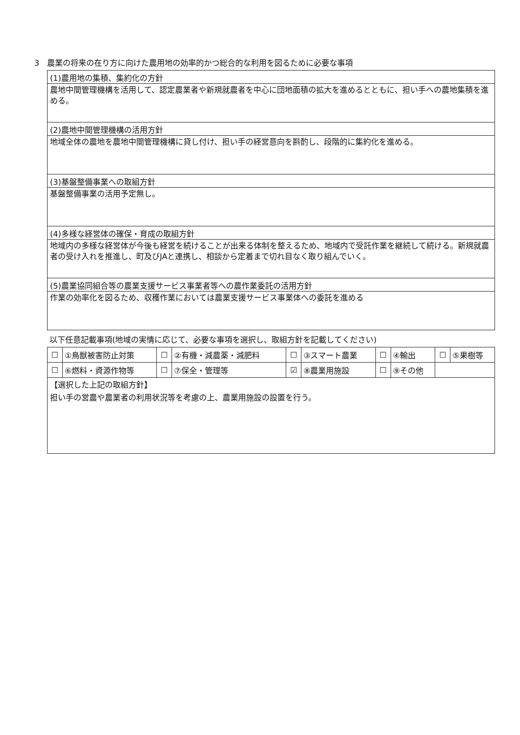3　農業の将来の在り方に向けた農用地の効率的かつ総合的な利用を図るために必要な事項
(1)農用地の集積、集約化の方針
農地中間管理機構を活用して、認定農業者や新規就農者を中心に団地面積の拡大を進めるとともに、担い手への農地集積を進める。
(2)農地中間管理機構の活用方針
地域全体の農地を農地中間管理機構に貸し付け、担い手の経営意向を斟酌し、段階的に集約化を進める。
(3)基盤整備事業への取組方針
基盤整備事業の活用予定無し。
(4)多様な経営体の確保・育成の取組方針
地域内の多様な経営体が今後も経営を続けることが出来る体制を整えるため、地域内で受託作業を継続して続ける。新規就農者の受け入れを推進し、町及びJAと連携し、相談から定着まで切れ目なく取り組んでいく。
(5)農業協同組合等の農業支援サービス事業者等への農作業委託の活用方針
作業の効率化を図るため、収穫作業においては農業支援サービス事業体への委託を進める
以下任意記載事項(地域の実情に応じて、必要な事項を選択し、取組方針を記載してください)
| ☐ | ①鳥獣被害防止対策 | ☐ | ②有機・減農薬・減肥料 | ☐ | ③スマート農業 | ☐ | ④輸出 | ☐ | ⑤果樹等 |
| ☐ | ⑥燃料・資源作物等 | ☐ | ⑦保全・管理等 | ☑ | ⑧農業用施設 | ☐ | ⑨その他 | | |
【選択した上記の取組方針】
担い手の営農や農業者の利用状況等を考慮の上、農業用施設の設置を行う。